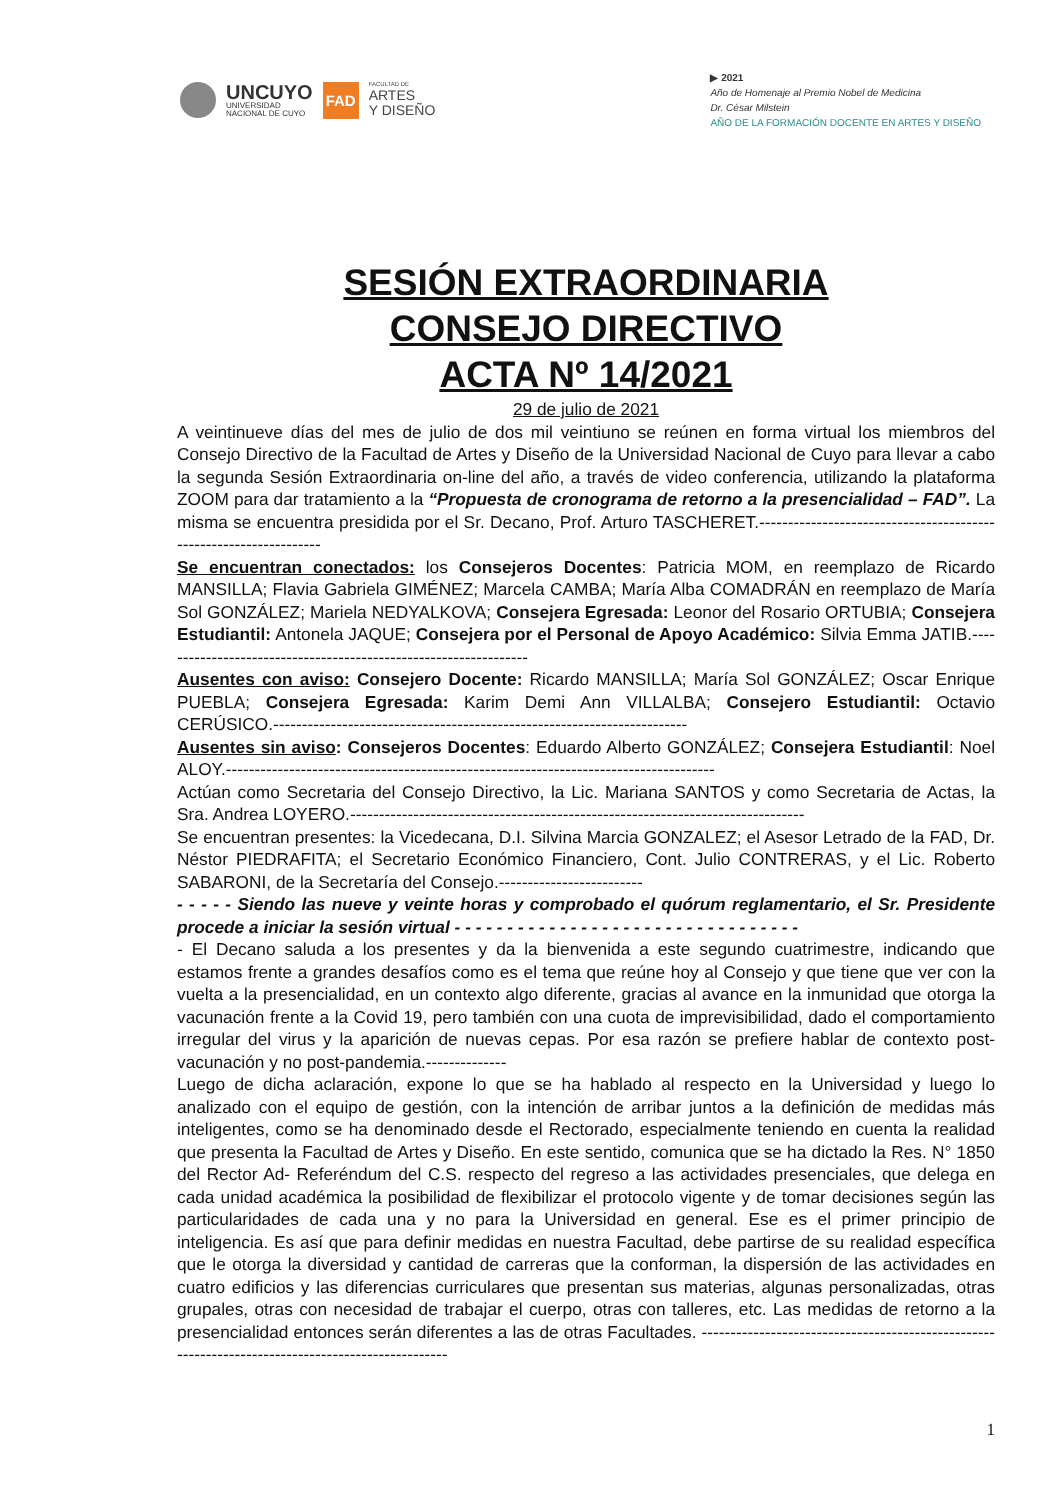UNCUYO
UNIVERSIDAD
NACIONAL DE CUYO
FAD
FACULTAD DE
ARTES
Y DISEÑO
▶ 2021
Año de Homenaje al Premio Nobel de Medicina
Dr. César Milstein
AÑO DE LA FORMACIÓN DOCENTE EN ARTES Y DISEÑO
SESIÓN EXTRAORDINARIA
CONSEJO DIRECTIVO
ACTA Nº 14/2021
29 de julio de 2021
A veintinueve días del mes de julio de dos mil veintiuno se reúnen en forma virtual los miembros del Consejo Directivo de la Facultad de Artes y Diseño de la Universidad Nacional de Cuyo para llevar a cabo la segunda Sesión Extraordinaria on-line del año, a través de video conferencia, utilizando la plataforma ZOOM para dar tratamiento a la “Propuesta de cronograma de retorno a la presencialidad – FAD”. La misma se encuentra presidida por el Sr. Decano, Prof. Arturo TASCHERET.------------------------------------------------------------------
Se encuentran conectados: los Consejeros Docentes: Patricia MOM, en reemplazo de Ricardo MANSILLA; Flavia Gabriela GIMÉNEZ; Marcela CAMBA; María Alba COMADRÁN en reemplazo de María Sol GONZÁLEZ; Mariela NEDYALKOVA; Consejera Egresada: Leonor del Rosario ORTUBIA; Consejera Estudiantil: Antonela JAQUE; Consejera por el Personal de Apoyo Académico: Silvia Emma JATIB.-----------------------------------------------------------------
Ausentes con aviso: Consejero Docente: Ricardo MANSILLA; María Sol GONZÁLEZ; Oscar Enrique PUEBLA; Consejera Egresada: Karim Demi Ann VILLALBA; Consejero Estudiantil: Octavio CERÚSICO.------------------------------------------------------------------------
Ausentes sin aviso: Consejeros Docentes: Eduardo Alberto GONZÁLEZ; Consejera Estudiantil: Noel ALOY.-------------------------------------------------------------------------------------
Actúan como Secretaria del Consejo Directivo, la Lic. Mariana SANTOS y como Secretaria de Actas, la Sra. Andrea LOYERO.-------------------------------------------------------------------------------
Se encuentran presentes: la Vicedecana, D.I. Silvina Marcia GONZALEZ; el Asesor Letrado de la FAD, Dr. Néstor PIEDRAFITA; el Secretario Económico Financiero, Cont. Julio CONTRERAS, y el Lic. Roberto SABARONI, de la Secretaría del Consejo.-------------------------
- - - - - Siendo las nueve y veinte horas y comprobado el quórum reglamentario, el Sr. Presidente procede a iniciar la sesión virtual - - - - - - - - - - - - - - - - - - - - - - - - - - - - - - - - -
- El Decano saluda a los presentes y da la bienvenida a este segundo cuatrimestre, indicando que estamos frente a grandes desafíos como es el tema que reúne hoy al Consejo y que tiene que ver con la vuelta a la presencialidad, en un contexto algo diferente, gracias al avance en la inmunidad que otorga la vacunación frente a la Covid 19, pero también con una cuota de imprevisibilidad, dado el comportamiento irregular del virus y la aparición de nuevas cepas. Por esa razón se prefiere hablar de contexto post-vacunación y no post-pandemia.--------------
Luego de dicha aclaración, expone lo que se ha hablado al respecto en la Universidad y luego lo analizado con el equipo de gestión, con la intención de arribar juntos a la definición de medidas más inteligentes, como se ha denominado desde el Rectorado, especialmente teniendo en cuenta la realidad que presenta la Facultad de Artes y Diseño. En este sentido, comunica que se ha dictado la Res. N° 1850 del Rector Ad- Referéndum del C.S. respecto del regreso a las actividades presenciales, que delega en cada unidad académica la posibilidad de flexibilizar el protocolo vigente y de tomar decisiones según las particularidades de cada una y no para la Universidad en general. Ese es el primer principio de inteligencia. Es así que para definir medidas en nuestra Facultad, debe partirse de su realidad específica que le otorga la diversidad y cantidad de carreras que la conforman, la dispersión de las actividades en cuatro edificios y las diferencias curriculares que presentan sus materias, algunas personalizadas, otras grupales, otras con necesidad de trabajar el cuerpo, otras con talleres, etc. Las medidas de retorno a la presencialidad entonces serán diferentes a las de otras Facultades. --------------------------------------------------------------------------------------------------
1